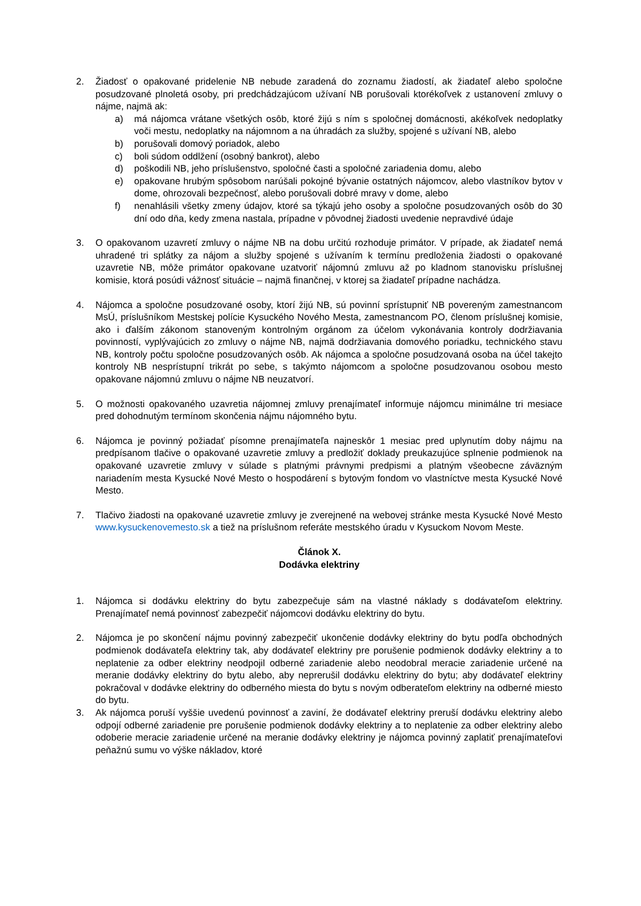2. Žiadosť o opakované pridelenie NB nebude zaradená do zoznamu žiadostí, ak žiadateľ alebo spoločne posudzované plnoletá osoby, pri predchádzajúcom užívaní NB porušovali ktorékoľvek z ustanovení zmluvy o nájme, najmä ak:
a) má nájomca vrátane všetkých osôb, ktoré žijú s ním s spoločnej domácnosti, akékoľvek nedoplatky voči mestu, nedoplatky na nájomnom a na úhradách za služby, spojené s užívaní NB, alebo
b) porušovali domový poriadok, alebo
c) boli súdom oddlžení (osobný bankrot), alebo
d) poškodili NB, jeho príslušenstvo, spoločné časti a spoločné zariadenia domu, alebo
e) opakovane hrubým spôsobom narúšali pokojné bývanie ostatných nájomcov, alebo vlastníkov bytov v dome, ohrozovali bezpečnosť, alebo porušovali dobré mravy v dome, alebo
f) nenahlásili všetky zmeny údajov, ktoré sa týkajú jeho osoby a spoločne posudzovaných osôb do 30 dní odo dňa, kedy zmena nastala, prípadne v pôvodnej žiadosti uvedenie nepravdivé údaje
3. O opakovanom uzavretí zmluvy o nájme NB na dobu určitú rozhoduje primátor. V prípade, ak žiadateľ nemá uhradené tri splátky za nájom a služby spojené s užívaním k termínu predloženia žiadosti o opakované uzavretie NB, môže primátor opakovane uzatvoriť nájomnú zmluvu až po kladnom stanovisku príslušnej komisie, ktorá posúdi vážnosť situácie – najmä finančnej, v ktorej sa žiadateľ prípadne nachádza.
4. Nájomca a spoločne posudzované osoby, ktorí žijú NB, sú povinní sprístupniť NB povereným zamestnancom MsÚ, príslušníkom Mestskej polície Kysuckého Nového Mesta, zamestnancom PO, členom príslušnej komisie, ako i ďalším zákonom stanoveným kontrolným orgánom za účelom vykonávania kontroly dodržiavania povinností, vyplývajúcich zo zmluvy o nájme NB, najmä dodržiavania domového poriadku, technického stavu NB, kontroly počtu spoločne posudzovaných osôb. Ak nájomca a spoločne posudzovaná osoba na účel takejto kontroly NB nesprístupní trikrát po sebe, s takýmto nájomcom a spoločne posudzovanou osobou mesto opakovane nájomnú zmluvu o nájme NB neuzatvorí.
5. O možnosti opakovaného uzavretia nájomnej zmluvy prenajímateľ informuje nájomcu minimálne tri mesiace pred dohodnutým termínom skončenia nájmu nájomného bytu.
6. Nájomca je povinný požiadať písomne prenajímateľa najneskôr 1 mesiac pred uplynutím doby nájmu na predpísanom tlačive o opakované uzavretie zmluvy a predložiť doklady preukazujúce splnenie podmienok na opakované uzavretie zmluvy v súlade s platnými právnymi predpismi a platným všeobecne záväzným nariadením mesta Kysucké Nové Mesto o hospodárení s bytovým fondom vo vlastníctve mesta Kysucké Nové Mesto.
7. Tlačivo žiadosti na opakované uzavretie zmluvy je zverejnené na webovej stránke mesta Kysucké Nové Mesto www.kysuckenovemesto.sk a tiež na príslušnom referáte mestského úradu v Kysuckom Novom Meste.
Článok X.
Dodávka elektriny
1. Nájomca si dodávku elektriny do bytu zabezpečuje sám na vlastné náklady s dodávateľom elektriny. Prenajímateľ nemá povinnosť zabezpečiť nájomcovi dodávku elektriny do bytu.
2. Nájomca je po skončení nájmu povinný zabezpečiť ukončenie dodávky elektriny do bytu podľa obchodných podmienok dodávateľa elektriny tak, aby dodávateľ elektriny pre porušenie podmienok dodávky elektriny a to neplatenie za odber elektriny neodpojil odberné zariadenie alebo neodobral meracie zariadenie určené na meranie dodávky elektriny do bytu alebo, aby neprerušil dodávku elektriny do bytu; aby dodávateľ elektriny pokračoval v dodávke elektriny do odberného miesta do bytu s novým odberateľom elektriny na odberné miesto do bytu.
3. Ak nájomca poruší vyššie uvedenú povinnosť a zaviní, že dodávateľ elektriny preruší dodávku elektriny alebo odpojí odberné zariadenie pre porušenie podmienok dodávky elektriny a to neplatenie za odber elektriny alebo odoberie meracie zariadenie určené na meranie dodávky elektriny je nájomca povinný zaplatiť prenajímateľovi peňažnú sumu vo výške nákladov, ktoré